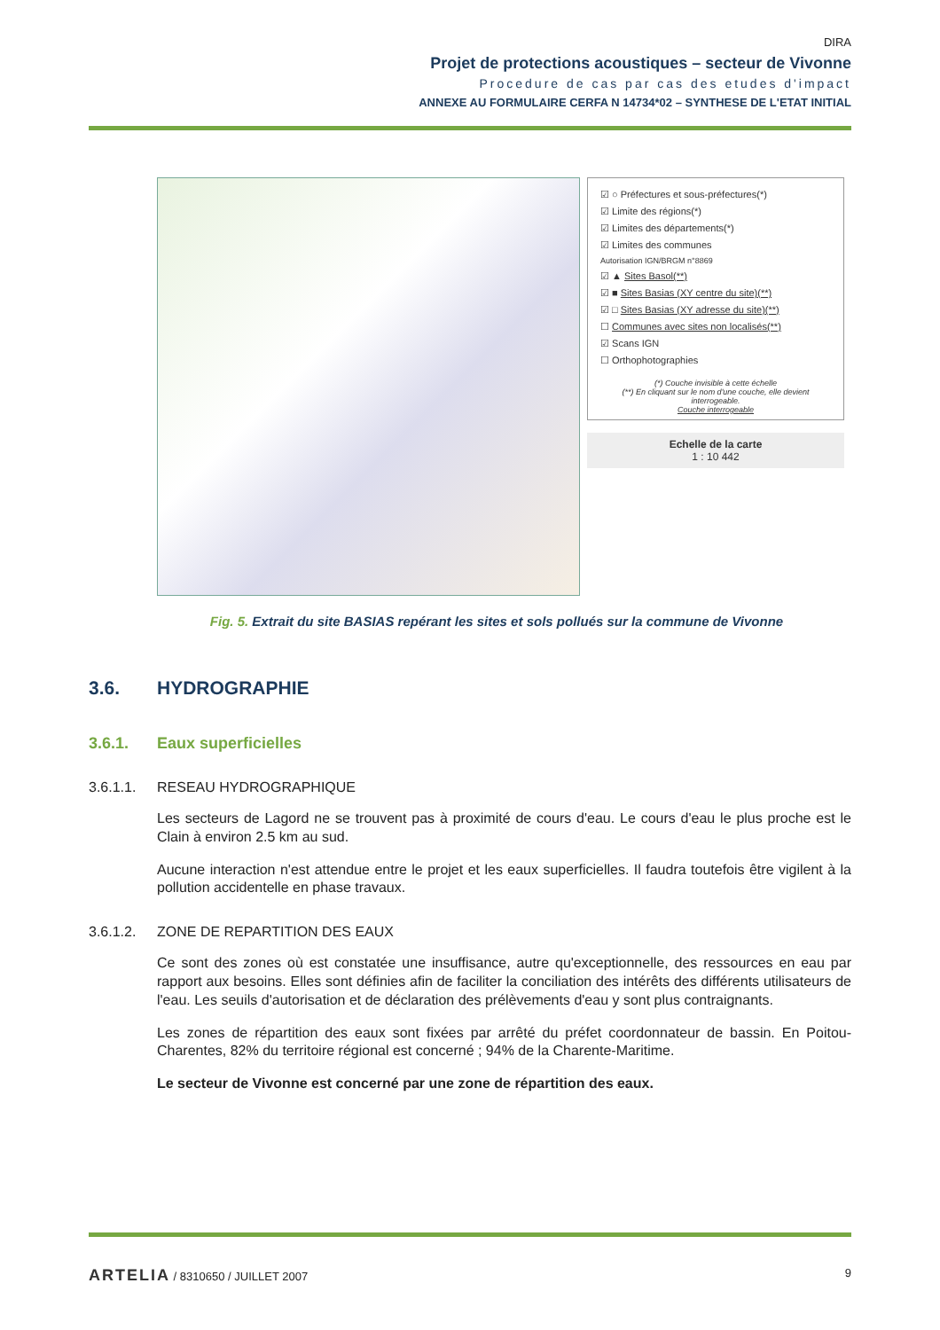DIRA
Projet de protections acoustiques – secteur de Vivonne
Procedure de cas par cas des etudes d'impact
ANNEXE AU FORMULAIRE CERFA N 14734*02 – SYNTHESE DE L'ETAT INITIAL
☑ ○ Préfectures et sous-préfectures(*)
☑ Limite des régions(*)
☑ Limites des départements(*)
☑ Limites des communes
Autorisation IGN/BRGM n°8869
☑ ▲ Sites Basol(**)
☑ ■ Sites Basias (XY centre du site)(**)
☑ □ Sites Basias (XY adresse du site)(**)
☐ Communes avec sites non localisés(**)
☑ Scans IGN
☐ Orthophotographies
(*) Couche invisible à cette échelle
(**) En cliquant sur le nom d'une couche, elle devient interrogeable.
Couche interrogeable
Echelle de la carte
1 : 10 442
Fig. 5. Extrait du site BASIAS repérant les sites et sols pollués sur la commune de Vivonne
3.6. HYDROGRAPHIE
3.6.1. Eaux superficielles
3.6.1.1. RESEAU HYDROGRAPHIQUE
Les secteurs de Lagord ne se trouvent pas à proximité de cours d'eau. Le cours d'eau le plus proche est le Clain à environ 2.5 km au sud.
Aucune interaction n'est attendue entre le projet et les eaux superficielles. Il faudra toutefois être vigilent à la pollution accidentelle en phase travaux.
3.6.1.2. ZONE DE REPARTITION DES EAUX
Ce sont des zones où est constatée une insuffisance, autre qu'exceptionnelle, des ressources en eau par rapport aux besoins. Elles sont définies afin de faciliter la conciliation des intérêts des différents utilisateurs de l'eau. Les seuils d'autorisation et de déclaration des prélèvements d'eau y sont plus contraignants.
Les zones de répartition des eaux sont fixées par arrêté du préfet coordonnateur de bassin. En Poitou-Charentes, 82% du territoire régional est concerné ; 94% de la Charente-Maritime.
Le secteur de Vivonne est concerné par une zone de répartition des eaux.
ARTELIA / 8310650 / JUILLET 2007
9